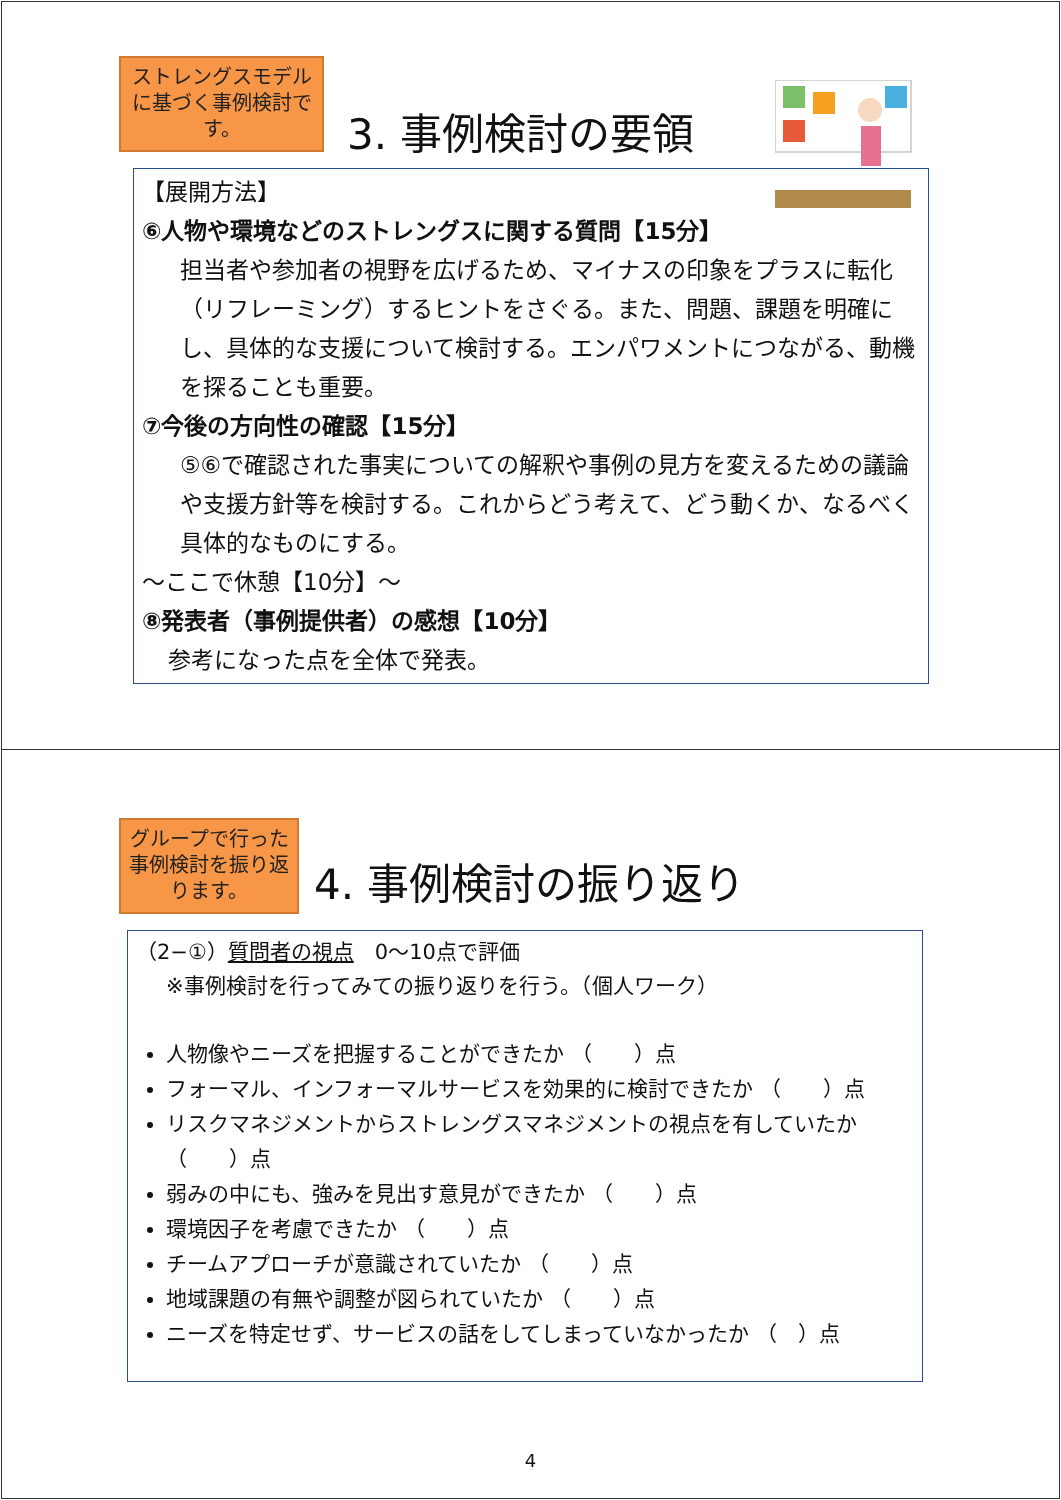ストレングスモデルに基づく事例検討です。
3. 事例検討の要領
【展開方法】
⑥人物や環境などのストレングスに関する質問【15分】
担当者や参加者の視野を広げるため、マイナスの印象をプラスに転化（リフレーミング）するヒントをさぐる。また、問題、課題を明確にし、具体的な支援について検討する。エンパワメントにつながる、動機を探ることも重要。
⑦今後の方向性の確認【15分】
⑤⑥で確認された事実についての解釈や事例の見方を変えるための議論や支援方針等を検討する。これからどう考えて、どう動くか、なるべく具体的なものにする。
～ここで休憩【10分】～
⑧発表者（事例提供者）の感想【10分】
参考になった点を全体で発表。
グループで行った事例検討を振り返ります。
4. 事例検討の振り返り
（2−①）質問者の視点　0～10点で評価
※事例検討を行ってみての振り返りを行う。（個人ワーク）
人物像やニーズを把握することができたか （　　）点
フォーマル、インフォーマルサービスを効果的に検討できたか （　　）点
リスクマネジメントからストレングスマネジメントの視点を有していたか （　　）点
弱みの中にも、強みを見出す意見ができたか （　　）点
環境因子を考慮できたか （　　）点
チームアプローチが意識されていたか （　　）点
地域課題の有無や調整が図られていたか （　　）点
ニーズを特定せず、サービスの話をしてしまっていなかったか （　）点
4